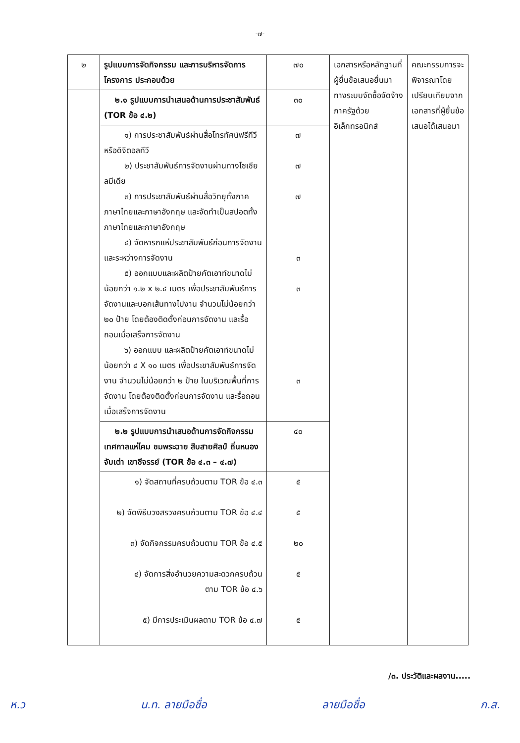-๗-
| ๒ | รูปแบบการจัดกิจกรรม และการบริหารจัดการโครงการ ประกอบด้วย | ๗๐ | เอกสารหรือหลักฐานที่ผู้ยื่นข้อเสนอยื่นมาทางระบบจัดซื้อจัดจ้างภาครัฐด้วยอิเล็กทรอนิกส์ | คณะกรรมการจะพิจารณาโดยเปรียบเทียบจากเอกสารที่ผู้ยื่นข้อเสนอได้เสนอมา |
| | ๒.๑ รูปแบบการนำเสนอด้านการประชาสัมพันธ์ (TOR ข้อ ๔.๒) | ๓๐ | | |
| | ๑) การประชาสัมพันธ์ผ่านสื่อโทรทัศน์ฟรีทีวี หรือดิจิตอลทีวี ๒) ประชาสัมพันธ์การจัดงานผ่านทางโซเชียลมีเดีย ๓) การประชาสัมพันธ์ผ่านสื่อวิทยุทั้งภาคภาษาไทยและภาษาอังกฤษ และจัดทำเป็นสปอตทั้งภาษาไทยและภาษาอังกฤษ ๔) จัดหารถแห่ประชาสัมพันธ์ก่อนการจัดงาน และระหว่างการจัดงาน ๕) ออกแบบและผลิตป้ายคัตเอาท์ขนาดไม่น้อยกว่า ๑.๒ x ๒.๔ เมตร เพื่อประชาสัมพันธ์การจัดงานและบอกเส้นทางไปงาน จำนวนไม่น้อยกว่า ๒๐ ป้าย โดยต้องติดตั้งก่อนการจัดงาน และรื้อถอนเมื่อเสร็จการจัดงาน ๖) ออกแบบ และผลิตป้ายคัตเอาท์ขนาดไม่น้อยกว่า ๔ X ๑๐ เมตร เพื่อประชาสัมพันธ์การจัดงาน จำนวนไม่น้อยกว่า ๒ ป้าย ในบริเวณพื้นที่การจัดงาน โดยต้องติดตั้งก่อนการจัดงาน และรื้อถอนเมื่อเสร็จการจัดงาน | ๗ ๗ ๗ ๓ ๓ ๓ | | |
| | ๒.๒ รูปแบบการนำเสนอด้านการจัดกิจกรรม เทศกาลแห่โคม ชมพระฉาย สืบสายศิลป์ ถิ่นหนองจับเต่า เขาชีจรรย์ (TOR ข้อ ๔.๓ – ๔.๗) | ๔๐ | | |
| | ๑) จัดสถานที่ครบถ้วนตาม TOR ข้อ ๔.๓ ๒) จัดพิธีบวงสรวงครบถ้วนตาม TOR ข้อ ๔.๔ ๓) จัดกิจกรรมครบถ้วนตาม TOR ข้อ ๔.๕ ๔) จัดการสิ่งอำนวยความสะดวกครบถ้วนตาม TOR ข้อ ๔.๖ ๕) มีการประเมินผลตาม TOR ข้อ ๔.๗ | ๕ ๕ ๒๐ ๕ ๕ | | |
/๓. ประวัติและผลงาน.....
ห.ว น.ท. ลายมือชื่อ ลายมือชื่อ ก.ส.